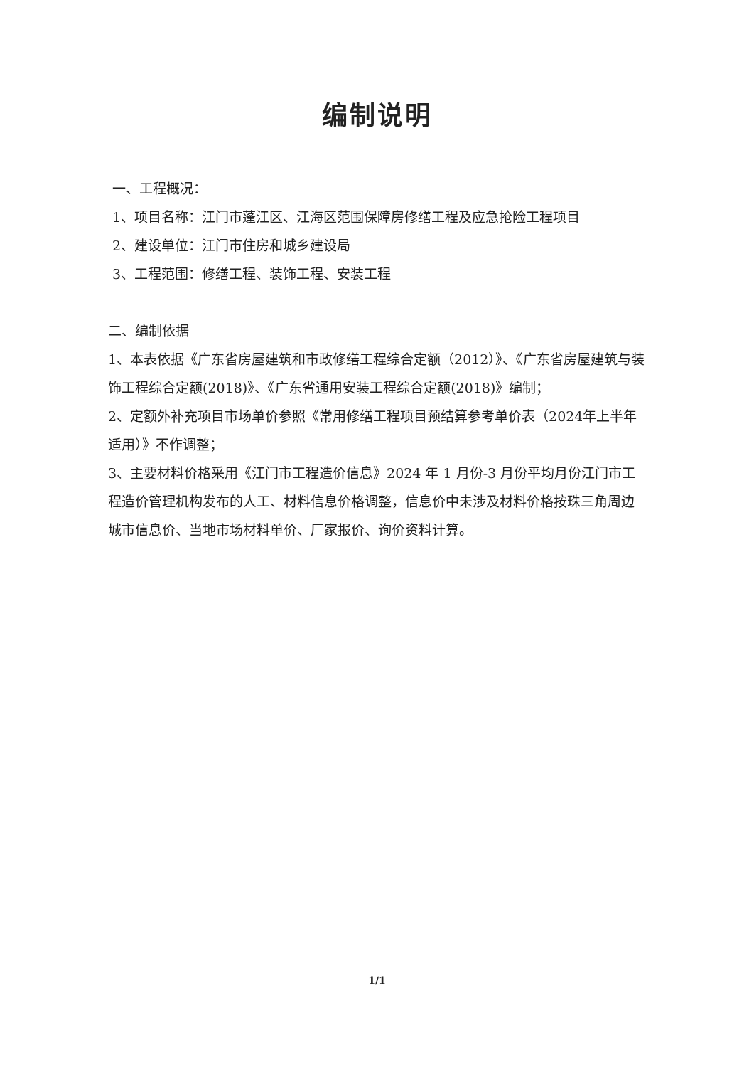编制说明
一、工程概况：
1、项目名称：江门市蓬江区、江海区范围保障房修缮工程及应急抢险工程项目
2、建设单位：江门市住房和城乡建设局
3、工程范围：修缮工程、装饰工程、安装工程
二、编制依据
1、本表依据《广东省房屋建筑和市政修缮工程综合定额（2012）》、《广东省房屋建筑与装饰工程综合定额(2018)》、《广东省通用安装工程综合定额(2018)》编制；
2、定额外补充项目市场单价参照《常用修缮工程项目预结算参考单价表（2024年上半年适用）》不作调整；
3、主要材料价格采用《江门市工程造价信息》2024 年 1 月份-3 月份平均月份江门市工程造价管理机构发布的人工、材料信息价格调整，信息价中未涉及材料价格按珠三角周边城市信息价、当地市场材料单价、厂家报价、询价资料计算。
1/1